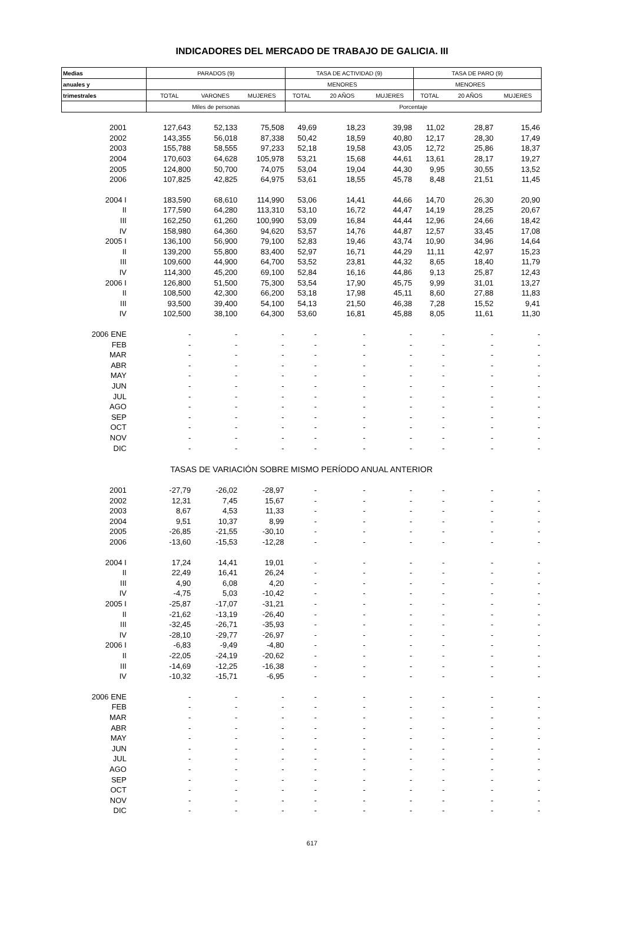INDICADORES DEL MERCADO DE TRABAJO DE GALICIA. III
| Medias | PARADOS (9) | | | TASA DE ACTIVIDAD (9) | | | TASA DE PARO (9) | | |
| --- | --- | --- | --- | --- | --- | --- | --- | --- | --- |
| anuales y | | | | | MENORES | | | MENORES | |
| trimestrales | TOTAL | VARONES | MUJERES | TOTAL | 20 AÑOS | MUJERES | TOTAL | 20 AÑOS | MUJERES |
| | Miles de personas | | | Porcentaje | | | | | |
| 2001 | 127,643 | 52,133 | 75,508 | 49,69 | 18,23 | 39,98 | 11,02 | 28,87 | 15,46 |
| 2002 | 143,355 | 56,018 | 87,338 | 50,42 | 18,59 | 40,80 | 12,17 | 28,30 | 17,49 |
| 2003 | 155,788 | 58,555 | 97,233 | 52,18 | 19,58 | 43,05 | 12,72 | 25,86 | 18,37 |
| 2004 | 170,603 | 64,628 | 105,978 | 53,21 | 15,68 | 44,61 | 13,61 | 28,17 | 19,27 |
| 2005 | 124,800 | 50,700 | 74,075 | 53,04 | 19,04 | 44,30 | 9,95 | 30,55 | 13,52 |
| 2006 | 107,825 | 42,825 | 64,975 | 53,61 | 18,55 | 45,78 | 8,48 | 21,51 | 11,45 |
| 2004 I | 183,590 | 68,610 | 114,990 | 53,06 | 14,41 | 44,66 | 14,70 | 26,30 | 20,90 |
| II | 177,590 | 64,280 | 113,310 | 53,10 | 16,72 | 44,47 | 14,19 | 28,25 | 20,67 |
| III | 162,250 | 61,260 | 100,990 | 53,09 | 16,84 | 44,44 | 12,96 | 24,66 | 18,42 |
| IV | 158,980 | 64,360 | 94,620 | 53,57 | 14,76 | 44,87 | 12,57 | 33,45 | 17,08 |
| 2005 I | 136,100 | 56,900 | 79,100 | 52,83 | 19,46 | 43,74 | 10,90 | 34,96 | 14,64 |
| II | 139,200 | 55,800 | 83,400 | 52,97 | 16,71 | 44,29 | 11,11 | 42,97 | 15,23 |
| III | 109,600 | 44,900 | 64,700 | 53,52 | 23,81 | 44,32 | 8,65 | 18,40 | 11,79 |
| IV | 114,300 | 45,200 | 69,100 | 52,84 | 16,16 | 44,86 | 9,13 | 25,87 | 12,43 |
| 2006 I | 126,800 | 51,500 | 75,300 | 53,54 | 17,90 | 45,75 | 9,99 | 31,01 | 13,27 |
| II | 108,500 | 42,300 | 66,200 | 53,18 | 17,98 | 45,11 | 8,60 | 27,88 | 11,83 |
| III | 93,500 | 39,400 | 54,100 | 54,13 | 21,50 | 46,38 | 7,28 | 15,52 | 9,41 |
| IV | 102,500 | 38,100 | 64,300 | 53,60 | 16,81 | 45,88 | 8,05 | 11,61 | 11,30 |
| 2006 ENE | - | - | - | - | - | - | - | - | - |
| FEB | - | - | - | - | - | - | - | - | - |
| MAR | - | - | - | - | - | - | - | - | - |
| ABR | - | - | - | - | - | - | - | - | - |
| MAY | - | - | - | - | - | - | - | - | - |
| JUN | - | - | - | - | - | - | - | - | - |
| JUL | - | - | - | - | - | - | - | - | - |
| AGO | - | - | - | - | - | - | - | - | - |
| SEP | - | - | - | - | - | - | - | - | - |
| OCT | - | - | - | - | - | - | - | - | - |
| NOV | - | - | - | - | - | - | - | - | - |
| DIC | - | - | - | - | - | - | - | - | - |
| TASAS DE VARIACIÓN SOBRE MISMO PERÍODO ANUAL ANTERIOR | | | | | | | | | |
| 2001 | -27,79 | -26,02 | -28,97 | - | - | - | - | - | - |
| 2002 | 12,31 | 7,45 | 15,67 | - | - | - | - | - | - |
| 2003 | 8,67 | 4,53 | 11,33 | - | - | - | - | - | - |
| 2004 | 9,51 | 10,37 | 8,99 | - | - | - | - | - | - |
| 2005 | -26,85 | -21,55 | -30,10 | - | - | - | - | - | - |
| 2006 | -13,60 | -15,53 | -12,28 | - | - | - | - | - | - |
| 2004 I | 17,24 | 14,41 | 19,01 | - | - | - | - | - | - |
| II | 22,49 | 16,41 | 26,24 | - | - | - | - | - | - |
| III | 4,90 | 6,08 | 4,20 | - | - | - | - | - | - |
| IV | -4,75 | 5,03 | -10,42 | - | - | - | - | - | - |
| 2005 I | -25,87 | -17,07 | -31,21 | - | - | - | - | - | - |
| II | -21,62 | -13,19 | -26,40 | - | - | - | - | - | - |
| III | -32,45 | -26,71 | -35,93 | - | - | - | - | - | - |
| IV | -28,10 | -29,77 | -26,97 | - | - | - | - | - | - |
| 2006 I | -6,83 | -9,49 | -4,80 | - | - | - | - | - | - |
| II | -22,05 | -24,19 | -20,62 | - | - | - | - | - | - |
| III | -14,69 | -12,25 | -16,38 | - | - | - | - | - | - |
| IV | -10,32 | -15,71 | -6,95 | - | - | - | - | - | - |
| 2006 ENE | - | - | - | - | - | - | - | - | - |
| FEB | - | - | - | - | - | - | - | - | - |
| MAR | - | - | - | - | - | - | - | - | - |
| ABR | - | - | - | - | - | - | - | - | - |
| MAY | - | - | - | - | - | - | - | - | - |
| JUN | - | - | - | - | - | - | - | - | - |
| JUL | - | - | - | - | - | - | - | - | - |
| AGO | - | - | - | - | - | - | - | - | - |
| SEP | - | - | - | - | - | - | - | - | - |
| OCT | - | - | - | - | - | - | - | - | - |
| NOV | - | - | - | - | - | - | - | - | - |
| DIC | - | - | - | - | - | - | - | - | - |
617